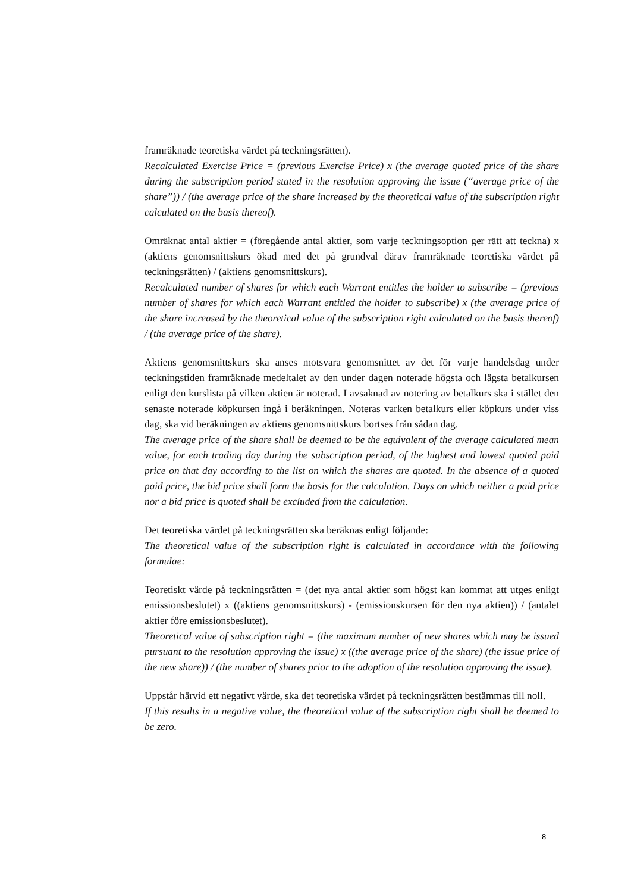framräknade teoretiska värdet på teckningsrätten).
Recalculated Exercise Price = (previous Exercise Price) x (the average quoted price of the share during the subscription period stated in the resolution approving the issue (“average price of the share”)) / (the average price of the share increased by the theoretical value of the subscription right calculated on the basis thereof).
Omräknat antal aktier = (föregående antal aktier, som varje teckningsoption ger rätt att teckna) x (aktiens genomsnittskurs ökad med det på grundval därav framräknade teoretiska värdet på teckningsrätten) / (aktiens genomsnittskurs).
Recalculated number of shares for which each Warrant entitles the holder to subscribe = (previous number of shares for which each Warrant entitled the holder to subscribe) x (the average price of the share increased by the theoretical value of the subscription right calculated on the basis thereof) / (the average price of the share).
Aktiens genomsnittskurs ska anses motsvara genomsnittet av det för varje handelsdag under teckningstiden framräknade medeltalet av den under dagen noterade högsta och lägsta betalkursen enligt den kurslista på vilken aktien är noterad. I avsaknad av notering av betalkurs ska i stället den senaste noterade köpkursen ingå i beräkningen. Noteras varken betalkurs eller köpkurs under viss dag, ska vid beräkningen av aktiens genomsnittskurs bortses från sådan dag.
The average price of the share shall be deemed to be the equivalent of the average calculated mean value, for each trading day during the subscription period, of the highest and lowest quoted paid price on that day according to the list on which the shares are quoted. In the absence of a quoted paid price, the bid price shall form the basis for the calculation. Days on which neither a paid price nor a bid price is quoted shall be excluded from the calculation.
Det teoretiska värdet på teckningsrätten ska beräknas enligt följande:
The theoretical value of the subscription right is calculated in accordance with the following formulae:
Teoretiskt värde på teckningsrätten = (det nya antal aktier som högst kan kommat att utges enligt emissionsbeslutet) x ((aktiens genomsnittskurs) - (emissionskursen för den nya aktien)) / (antalet aktier före emissionsbeslutet).
Theoretical value of subscription right = (the maximum number of new shares which may be issued pursuant to the resolution approving the issue) x ((the average price of the share) (the issue price of the new share)) / (the number of shares prior to the adoption of the resolution approving the issue).
Uppstår härvid ett negativt värde, ska det teoretiska värdet på teckningsrätten bestämmas till noll.
If this results in a negative value, the theoretical value of the subscription right shall be deemed to be zero.
8